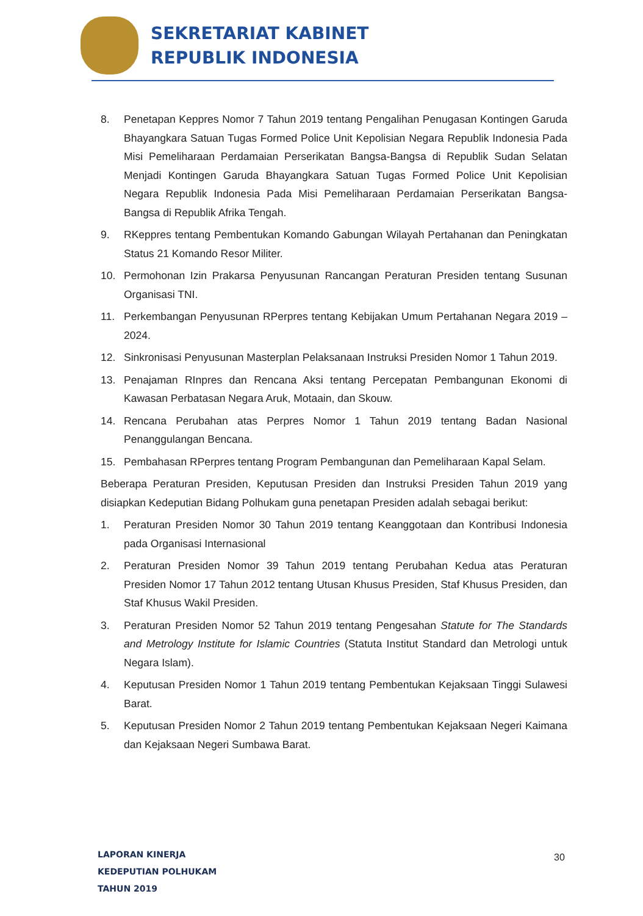SEKRETARIAT KABINET
REPUBLIK INDONESIA
8. Penetapan Keppres Nomor 7 Tahun 2019 tentang Pengalihan Penugasan Kontingen Garuda Bhayangkara Satuan Tugas Formed Police Unit Kepolisian Negara Republik Indonesia Pada Misi Pemeliharaan Perdamaian Perserikatan Bangsa-Bangsa di Republik Sudan Selatan Menjadi Kontingen Garuda Bhayangkara Satuan Tugas Formed Police Unit Kepolisian Negara Republik Indonesia Pada Misi Pemeliharaan Perdamaian Perserikatan Bangsa-Bangsa di Republik Afrika Tengah.
9. RKeppres tentang Pembentukan Komando Gabungan Wilayah Pertahanan dan Peningkatan Status 21 Komando Resor Militer.
10. Permohonan Izin Prakarsa Penyusunan Rancangan Peraturan Presiden tentang Susunan Organisasi TNI.
11. Perkembangan Penyusunan RPerpres tentang Kebijakan Umum Pertahanan Negara 2019 – 2024.
12. Sinkronisasi Penyusunan Masterplan Pelaksanaan Instruksi Presiden Nomor 1 Tahun 2019.
13. Penajaman RInpres dan Rencana Aksi tentang Percepatan Pembangunan Ekonomi di Kawasan Perbatasan Negara Aruk, Motaain, dan Skouw.
14. Rencana Perubahan atas Perpres Nomor 1 Tahun 2019 tentang Badan Nasional Penanggulangan Bencana.
15. Pembahasan RPerpres tentang Program Pembangunan dan Pemeliharaan Kapal Selam.
Beberapa Peraturan Presiden, Keputusan Presiden dan Instruksi Presiden Tahun 2019 yang disiapkan Kedeputian Bidang Polhukam guna penetapan Presiden adalah sebagai berikut:
1. Peraturan Presiden Nomor 30 Tahun 2019 tentang Keanggotaan dan Kontribusi Indonesia pada Organisasi Internasional
2. Peraturan Presiden Nomor 39 Tahun 2019 tentang Perubahan Kedua atas Peraturan Presiden Nomor 17 Tahun 2012 tentang Utusan Khusus Presiden, Staf Khusus Presiden, dan Staf Khusus Wakil Presiden.
3. Peraturan Presiden Nomor 52 Tahun 2019 tentang Pengesahan Statute for The Standards and Metrology Institute for Islamic Countries (Statuta Institut Standard dan Metrologi untuk Negara Islam).
4. Keputusan Presiden Nomor 1 Tahun 2019 tentang Pembentukan Kejaksaan Tinggi Sulawesi Barat.
5. Keputusan Presiden Nomor 2 Tahun 2019 tentang Pembentukan Kejaksaan Negeri Kaimana dan Kejaksaan Negeri Sumbawa Barat.
LAPORAN KINERJA
KEDEPUTIAN POLHUKAM
TAHUN 2019
30